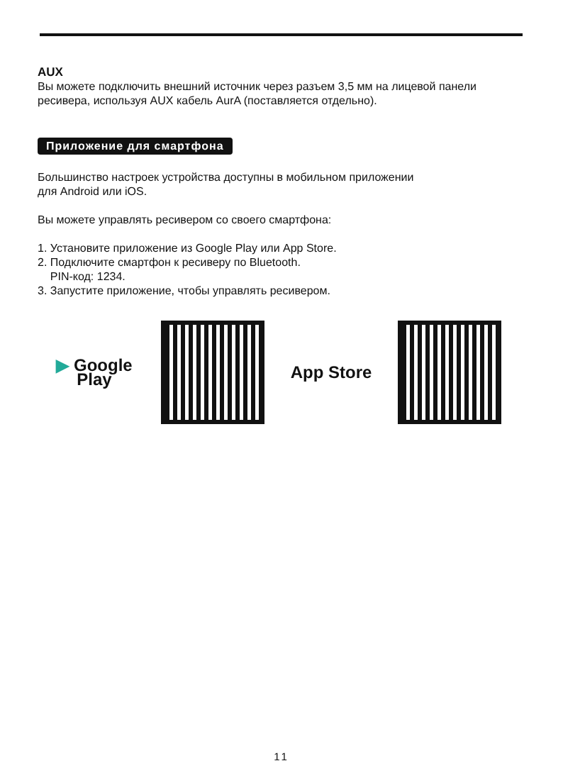AUX
Вы можете подключить внешний источник через разъем 3,5 мм на лицевой панели ресивера, используя AUX кабель AurA (поставляется отдельно).
Приложение для смартфона
Большинство настроек устройства доступны в мобильном приложении
для Android или iOS.
Вы можете управлять ресивером со своего смартфона:
1. Установите приложение из Google Play или App Store.
2. Подключите смартфон к ресиверу по Bluetooth.
PIN-код: 1234.
3. Запустите приложение, чтобы управлять ресивером.
▶ Google Play
App Store
11